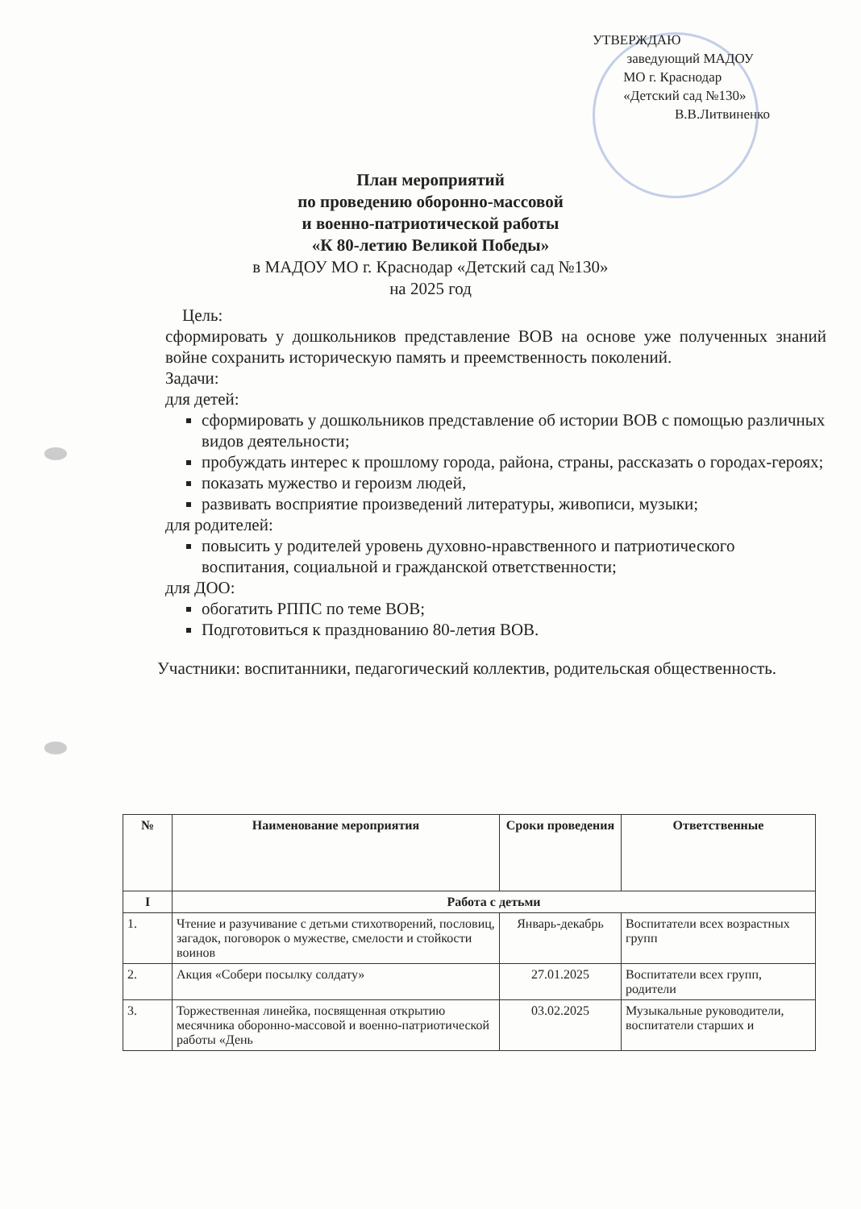УТВЕРЖДАЮ
заведующий МАДОУ
МО г. Краснодар
«Детский сад №130»
В.В.Литвиненко
План мероприятий
по проведению оборонно-массовой
и военно-патриотической работы
«К 80-летию Великой Победы»
в МАДОУ МО г. Краснодар «Детский сад №130»
на 2025 год
Цель:
сформировать у дошкольников представление ВОВ на основе уже полученных знаний войне сохранить историческую память и преемственность поколений.
Задачи:
для детей:
сформировать у дошкольников представление об истории ВОВ с помощью различных видов деятельности;
пробуждать интерес к прошлому города, района, страны, рассказать о городах-героях;
показать мужество и героизм людей,
развивать восприятие произведений литературы, живописи, музыки;
для родителей:
повысить у родителей уровень духовно-нравственного и патриотического воспитания, социальной и гражданской ответственности;
для ДОО:
обогатить РППС по теме ВОВ;
Подготовиться к празднованию 80-летия ВОВ.
Участники: воспитанники, педагогический коллектив, родительская общественность.
| № | Наименование мероприятия | Сроки проведения | Ответственные |
| --- | --- | --- | --- |
| I | Работа с детьми | | |
| 1. | Чтение и разучивание с детьми стихотворений, пословиц, загадок, поговорок о мужестве, смелости и стойкости воинов | Январь-декабрь | Воспитатели всех возрастных групп |
| 2. | Акция «Собери посылку солдату» | 27.01.2025 | Воспитатели всех групп, родители |
| 3. | Торжественная линейка, посвященная открытию месячника оборонно-массовой и военно-патриотической работы «День | 03.02.2025 | Музыкальные руководители, воспитатели старших и |